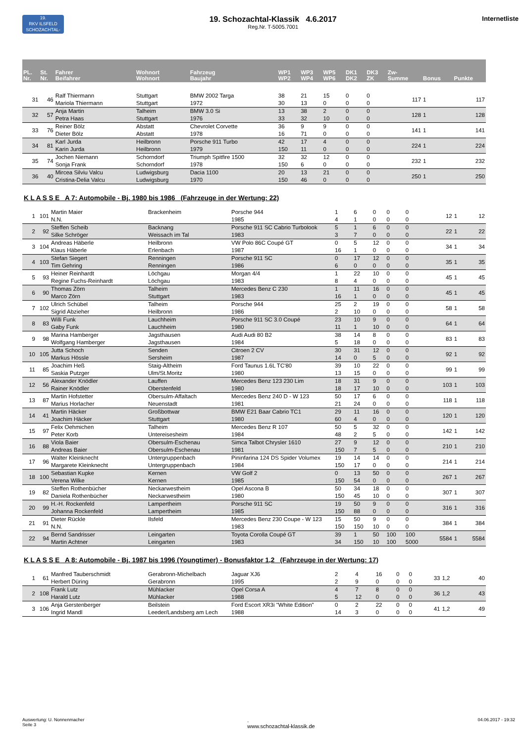19.
RKV ILSFELD
SCHOZACHTAL-KLASSIK
19. Schozachtal-Klassik 4.6.2017
Reg.Nr. T-5005.7001
Internetliste
| PL. Nr. | St. Nr. | Fahrer Beifahrer | Wohnort Wohnort | Fahrzeug Baujahr | WP1 WP2 | WP3 WP4 | WP5 WP6 | DK1 DK2 | DK3 ZK | Zw- Summe | Bonus | Punkte |
| --- | --- | --- | --- | --- | --- | --- | --- | --- | --- | --- | --- | --- |
| 31 | 46 | Ralf Thiermann Mariola Thiermann | Stuttgart Stuttgart | BMW 2002 Targa 1972 | 38 30 | 21 13 | 15 0 | 0 0 | 0 0 | 117 | 1 | 117 |
| 32 | 57 | Anja Martin Petra Haas | Talheim Stuttgart | BMW 3.0 Si 1976 | 13 33 | 38 32 | 2 10 | 0 0 | 0 0 | 128 | 1 | 128 |
| 33 | 76 | Reiner Bölz Dieter Bölz | Abstatt Abstatt | Chevrolet Corvette 1978 | 36 16 | 9 71 | 9 0 | 0 0 | 0 0 | 141 | 1 | 141 |
| 34 | 81 | Karl Jurda Karin Jurda | Heilbronn Heilbronn | Porsche 911 Turbo 1979 | 42 150 | 17 11 | 4 0 | 0 0 | 0 0 | 224 | 1 | 224 |
| 35 | 74 | Jochen Niemann Sonja Frank | Schorndorf Schorndorf | Triumph Spitfire 1500 1978 | 32 150 | 32 6 | 12 0 | 0 0 | 0 0 | 232 | 1 | 232 |
| 36 | 40 | Mircea Silviu Valcu Cristina-Delia Valcu | Ludwigsburg Ludwigsburg | Dacia 1100 1970 | 20 150 | 13 46 | 21 0 | 0 0 | 0 0 | 250 | 1 | 250 |
K L A S S E A 7: Automobile - Bj. 1980 bis 1986 (Fahrzeuge in der Wertung: 22)
| 1 | 101 | Martin Maier N.N. | Brackenheim | Porsche 944 1985 | 1 4 | 6 1 | 0 0 | 0 0 | 0 0 | 12 | 1 | 12 |
| 2 | 92 | Steffen Scheib Silke Schröger | Backnang Weissach im Tal | Porsche 911 SC Cabrio Turbolook 1983 | 5 3 | 1 7 | 6 0 | 0 0 | 0 0 | 22 | 1 | 22 |
| 3 | 104 | Andreas Häberle Klaus Häberle | Heilbronn Erlenbach | VW Polo 86C Coupé GT 1987 | 0 16 | 5 1 | 12 0 | 0 0 | 0 0 | 34 | 1 | 34 |
| 4 | 103 | Stefan Siegert Tim Gehring | Renningen Renningen | Porsche 911 SC 1986 | 0 6 | 17 0 | 12 0 | 0 0 | 0 0 | 35 | 1 | 35 |
| 5 | 93 | Heiner Reinhardt Regine Fuchs-Reinhardt | Löchgau Löchgau | Morgan 4/4 1983 | 1 8 | 22 4 | 10 0 | 0 0 | 0 0 | 45 | 1 | 45 |
| 6 | 90 | Thomas Zörn Marco Zörn | Talheim Stuttgart | Mercedes Benz C 230 1983 | 1 16 | 11 1 | 16 0 | 0 0 | 0 0 | 45 | 1 | 45 |
| 7 | 102 | Ulrich Schübel Sigrid Abzieher | Talheim Heilbronn | Porsche 944 1986 | 25 2 | 2 10 | 19 0 | 0 0 | 0 0 | 58 | 1 | 58 |
| 8 | 83 | Willi Funk Gaby Funk | Lauchheim Lauchheim | Porsche 911 SC 3.0 Coupé 1980 | 23 11 | 10 1 | 9 10 | 0 0 | 0 0 | 64 | 1 | 64 |
| 9 | 98 | Marina Hamberger Wolfgang Hamberger | Jagsthausen Jagsthausen | Audi Audi 80 B2 1984 | 38 5 | 14 18 | 8 0 | 0 0 | 0 0 | 83 | 1 | 83 |
| 10 | 105 | Jutta Schoch Markus Hössle | Senden Sersheim | Citroen 2 CV 1987 | 30 14 | 31 0 | 12 5 | 0 0 | 0 0 | 92 | 1 | 92 |
| 11 | 85 | Joachim Heß Saskia Putzger | Staig-Altheim Ulm/St.Moritz | Ford Taunus 1.6L TC'80 1980 | 39 13 | 10 15 | 22 0 | 0 0 | 0 0 | 99 | 1 | 99 |
| 12 | 56 | Alexander Knödler Rainer Knödler | Lauffen Oberstenfeld | Mercedes Benz 123 230 Lim 1980 | 18 18 | 31 17 | 9 10 | 0 0 | 0 0 | 103 | 1 | 103 |
| 13 | 87 | Martin Hofstetter Marius Horlacher | Obersulm-Affaltach Neuenstadt | Mercedes Benz 240 D - W 123 1981 | 50 21 | 17 24 | 6 0 | 0 0 | 0 0 | 118 | 1 | 118 |
| 14 | 41 | Martin Häcker Joachim Häcker | Großbottwar Stuttgart | BMW E21 Baar Cabrio TC1 1980 | 29 60 | 11 4 | 16 0 | 0 0 | 0 0 | 120 | 1 | 120 |
| 15 | 97 | Felix Oehmichen Peter Korb | Talheim Untereisesheim | Mercedes Benz R 107 1984 | 50 48 | 5 2 | 32 5 | 0 0 | 0 0 | 142 | 1 | 142 |
| 16 | 88 | Viola Baier Andreas Baier | Obersulm-Eschenau Obersulm-Eschenau | Simca Talbot Chrysler 1610 1981 | 27 150 | 9 7 | 12 5 | 0 0 | 0 0 | 210 | 1 | 210 |
| 17 | 96 | Walter Kleinknecht Margarete Kleinknecht | Untergruppenbach Untergruppenbach | Pininfarina 124 DS Spider Volumex 1984 | 19 150 | 14 17 | 14 0 | 0 0 | 0 0 | 214 | 1 | 214 |
| 18 | 100 | Sebastian Kupke Verena Wilke | Kernen Kernen | VW Golf 2 1985 | 0 150 | 13 54 | 50 0 | 0 0 | 0 0 | 267 | 1 | 267 |
| 19 | 82 | Steffen Rothenbücher Daniela Rothenbücher | Neckarwestheim Neckarwestheim | Opel Ascona B 1980 | 50 150 | 34 45 | 18 10 | 0 0 | 0 0 | 307 | 1 | 307 |
| 20 | 99 | H.-H. Rockenfeld Johanna Rockenfeld | Lampertheim Lampertheim | Porsche 911 SC 1985 | 19 150 | 50 88 | 9 0 | 0 0 | 0 0 | 316 | 1 | 316 |
| 21 | 91 | Dieter Rückle N.N. | Ilsfeld | Mercedes Benz 230 Coupe - W 123 1983 | 15 150 | 50 150 | 9 10 | 0 0 | 0 0 | 384 | 1 | 384 |
| 22 | 94 | Bernd Sandrisser Martin Achtner | Leingarten Leingarten | Toyota Corolla Coupé GT 1983 | 39 34 | 1 150 | 50 10 | 100 100 | 100 5000 | 5584 | 1 | 5584 |
K L A S S E A 8: Automobile - Bj. 1987 bis 1996 (Youngtimer) - Bonusfaktor 1,2 (Fahrzeuge in der Wertung: 17)
| 1 | 61 | Manfred Tauberschmidt Herbert Düring | Gerabronn-Michelbach Gerabronn | Jaguar XJ6 1995 | 2 2 | 4 9 | 16 0 | 0 0 | 0 0 | 33 | 1,2 | 40 |
| 2 | 108 | Frank Lutz Harald Lutz | Mühlacker Mühlacker | Opel Corsa A 1988 | 4 5 | 7 12 | 8 0 | 0 0 | 0 0 | 36 | 1,2 | 43 |
| 3 | 106 | Anja Gerstenberger Ingrid Mandl | Beilstein Leeder/Landsberg am Lech | Ford Escort XR3i "White Edition" 1988 | 0 14 | 2 3 | 22 0 | 0 0 | 0 0 | 41 | 1,2 | 49 |
Auswertung: U. Nonnenmacher
Seite 3
.
www.schozachtal-klassik.de
04.06.2017 - 19:32